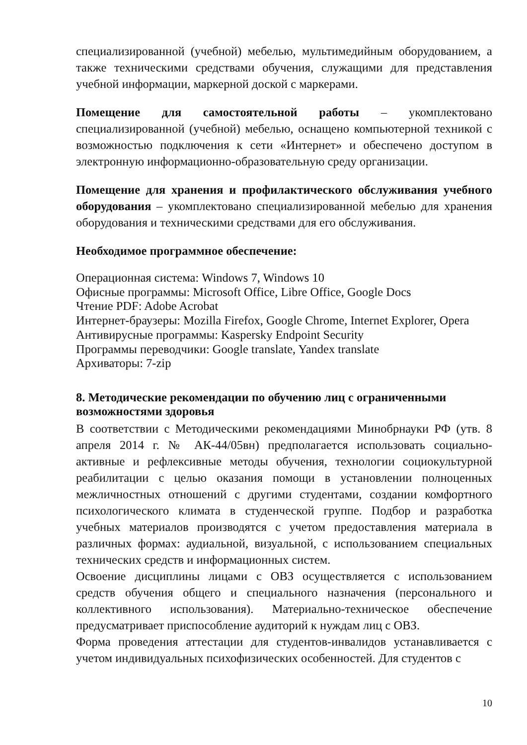специализированной (учебной) мебелью, мультимедийным оборудованием, а также техническими средствами обучения, служащими для представления учебной информации, маркерной доской с маркерами.
Помещение для самостоятельной работы – укомплектовано специализированной (учебной) мебелью, оснащено компьютерной техникой с возможностью подключения к сети «Интернет» и обеспечено доступом в электронную информационно-образовательную среду организации.
Помещение для хранения и профилактического обслуживания учебного оборудования – укомплектовано специализированной мебелью для хранения оборудования и техническими средствами для его обслуживания.
Необходимое программное обеспечение:
Операционная система: Windows 7, Windows 10
Офисные программы: Microsoft Office, Libre Office, Google Docs
Чтение PDF: Adobe Acrobat
Интернет-браузеры: Mozilla Firefox, Google Chrome, Internet Explorer, Opera
Антивирусные программы: Kaspersky Endpoint Security
Программы переводчики: Google translate, Yandex translate
Архиваторы: 7-zip
8. Методические рекомендации по обучению лиц с ограниченными возможностями здоровья
В соответствии с Методическими рекомендациями Минобрнауки РФ (утв. 8 апреля 2014 г. № АК-44/05вн) предполагается использовать социально-активные и рефлексивные методы обучения, технологии социокультурной реабилитации с целью оказания помощи в установлении полноценных межличностных отношений с другими студентами, создании комфортного психологического климата в студенческой группе. Подбор и разработка учебных материалов производятся с учетом предоставления материала в различных формах: аудиальной, визуальной, с использованием специальных технических средств и информационных систем.
Освоение дисциплины лицами с ОВЗ осуществляется с использованием средств обучения общего и специального назначения (персонального и коллективного использования). Материально-техническое обеспечение предусматривает приспособление аудиторий к нуждам лиц с ОВЗ.
Форма проведения аттестации для студентов-инвалидов устанавливается с учетом индивидуальных психофизических особенностей. Для студентов с
10